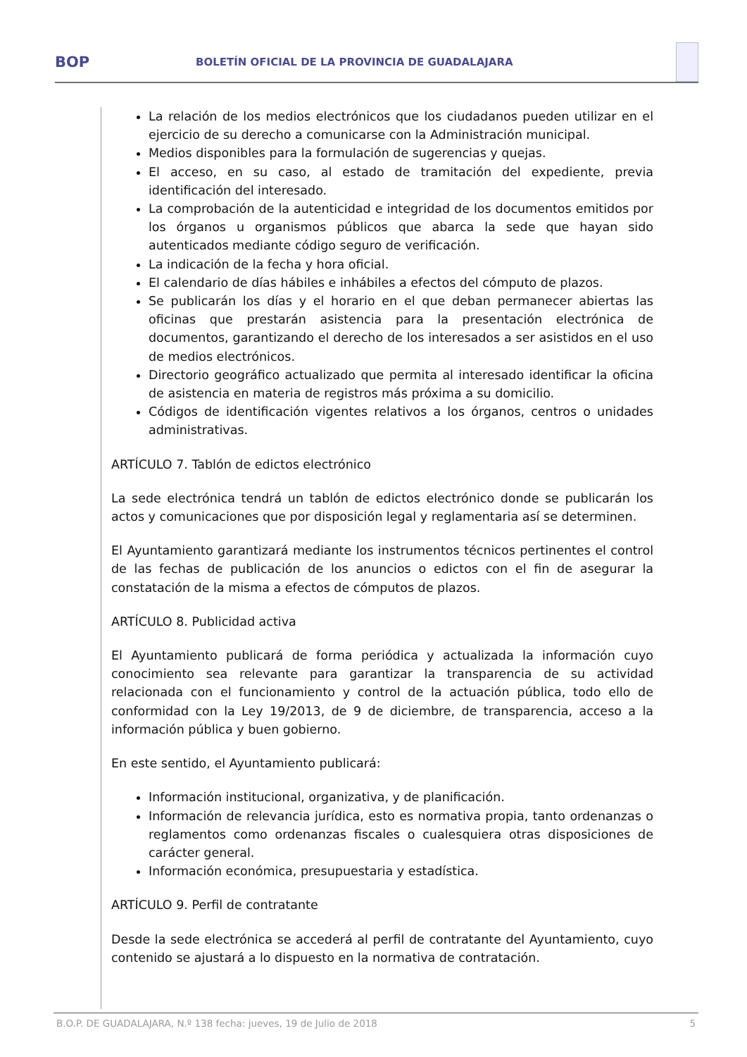BOP BOLETÍN OFICIAL DE LA PROVINCIA DE GUADALAJARA
La relación de los medios electrónicos que los ciudadanos pueden utilizar en el ejercicio de su derecho a comunicarse con la Administración municipal.
Medios disponibles para la formulación de sugerencias y quejas.
El acceso, en su caso, al estado de tramitación del expediente, previa identificación del interesado.
La comprobación de la autenticidad e integridad de los documentos emitidos por los órganos u organismos públicos que abarca la sede que hayan sido autenticados mediante código seguro de verificación.
La indicación de la fecha y hora oficial.
El calendario de días hábiles e inhábiles a efectos del cómputo de plazos.
Se publicarán los días y el horario en el que deban permanecer abiertas las oficinas que prestarán asistencia para la presentación electrónica de documentos, garantizando el derecho de los interesados a ser asistidos en el uso de medios electrónicos.
Directorio geográfico actualizado que permita al interesado identificar la oficina de asistencia en materia de registros más próxima a su domicilio.
Códigos de identificación vigentes relativos a los órganos, centros o unidades administrativas.
ARTÍCULO 7. Tablón de edictos electrónico
La sede electrónica tendrá un tablón de edictos electrónico donde se publicarán los actos y comunicaciones que por disposición legal y reglamentaria así se determinen.
El Ayuntamiento garantizará mediante los instrumentos técnicos pertinentes el control de las fechas de publicación de los anuncios o edictos con el fin de asegurar la constatación de la misma a efectos de cómputos de plazos.
ARTÍCULO 8. Publicidad activa
El Ayuntamiento publicará de forma periódica y actualizada la información cuyo conocimiento sea relevante para garantizar la transparencia de su actividad relacionada con el funcionamiento y control de la actuación pública, todo ello de conformidad con la Ley 19/2013, de 9 de diciembre, de transparencia, acceso a la información pública y buen gobierno.
En este sentido, el Ayuntamiento publicará:
Información institucional, organizativa, y de planificación.
Información de relevancia jurídica, esto es normativa propia, tanto ordenanzas o reglamentos como ordenanzas fiscales o cualesquiera otras disposiciones de carácter general.
Información económica, presupuestaria y estadística.
ARTÍCULO 9. Perfil de contratante
Desde la sede electrónica se accederá al perfil de contratante del Ayuntamiento, cuyo contenido se ajustará a lo dispuesto en la normativa de contratación.
B.O.P. DE GUADALAJARA, N.º 138 fecha: jueves, 19 de Julio de 2018 5